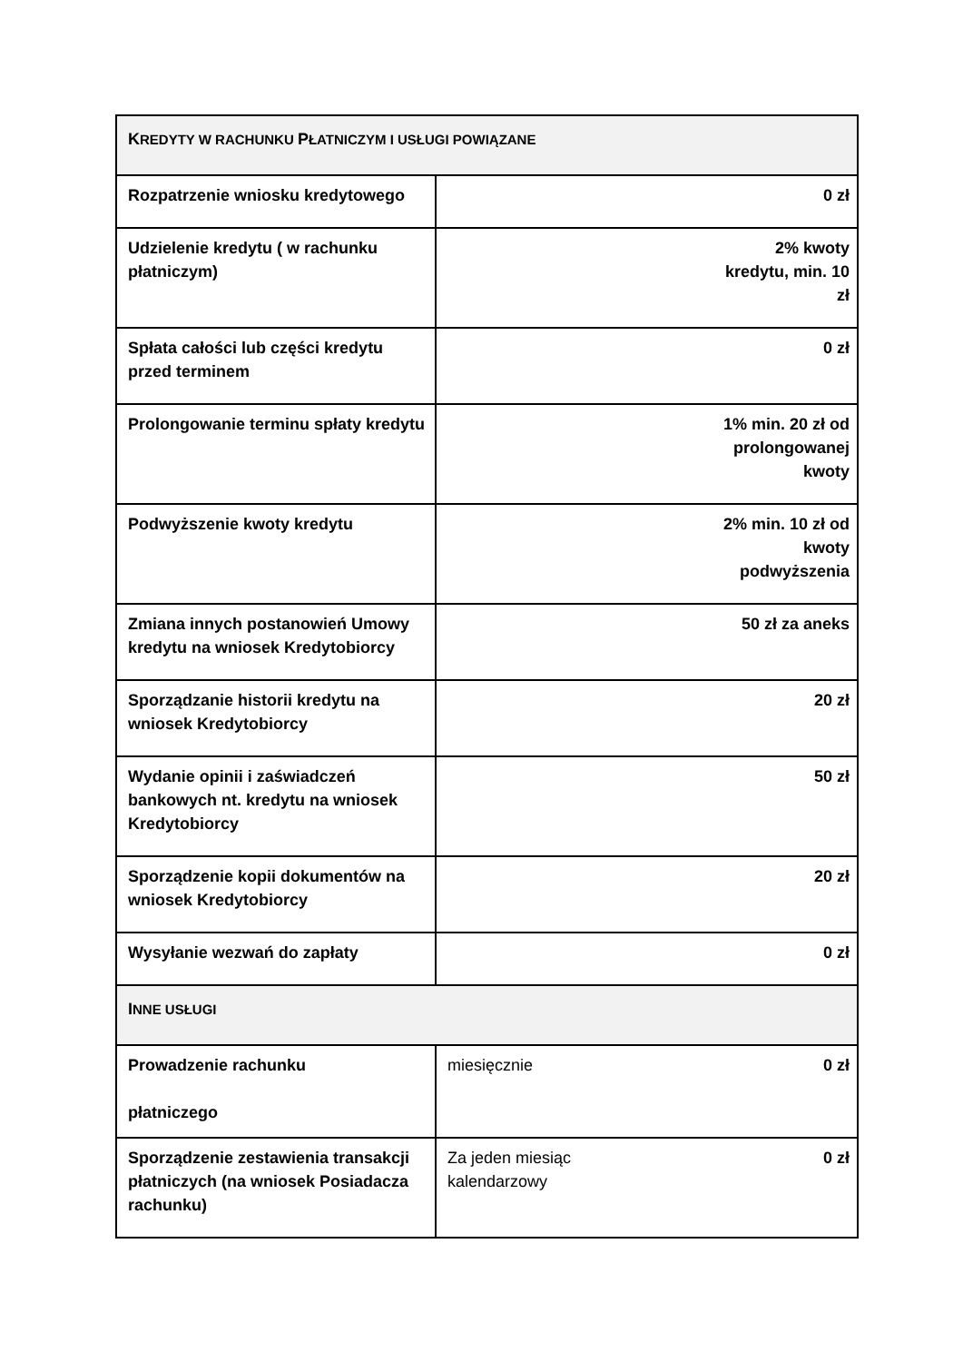| K REDYTY W RACHUNKU P ŁATNICZYM I USŁUGI POWIĄZANE | | |
| Rozpatrzenie wniosku kredytowego | 0 zł | |
| Udzielenie kredytu ( w rachunku płatniczym) | 2% kwoty kredytu, min. 10 zł | |
| Spłata całości lub części kredytu przed terminem | 0 zł | |
| Prolongowanie terminu spłaty kredytu | 1% min. 20 zł od prolongowanej kwoty | |
| Podwyższenie kwoty kredytu | 2% min. 10 zł od kwoty podwyższenia | |
| Zmiana innych postanowień Umowy kredytu na wniosek Kredytobiorcy | 50 zł za aneks | |
| Sporządzanie historii kredytu na wniosek Kredytobiorcy | 20 zł | |
| Wydanie opinii i zaświadczeń bankowych nt. kredytu na wniosek Kredytobiorcy | 50 zł | |
| Sporządzenie kopii dokumentów na wniosek Kredytobiorcy | 20 zł | |
| Wysyłanie wezwań do zapłaty | 0 zł | |
| I NNE USŁUGI | | |
| Prowadzenie rachunku płatniczego | miesięcznie | 0 zł |
| Sporządzenie zestawienia transakcji płatniczych (na wniosek Posiadacza rachunku) | Za jeden miesiąc kalendarzowy | 0 zł |